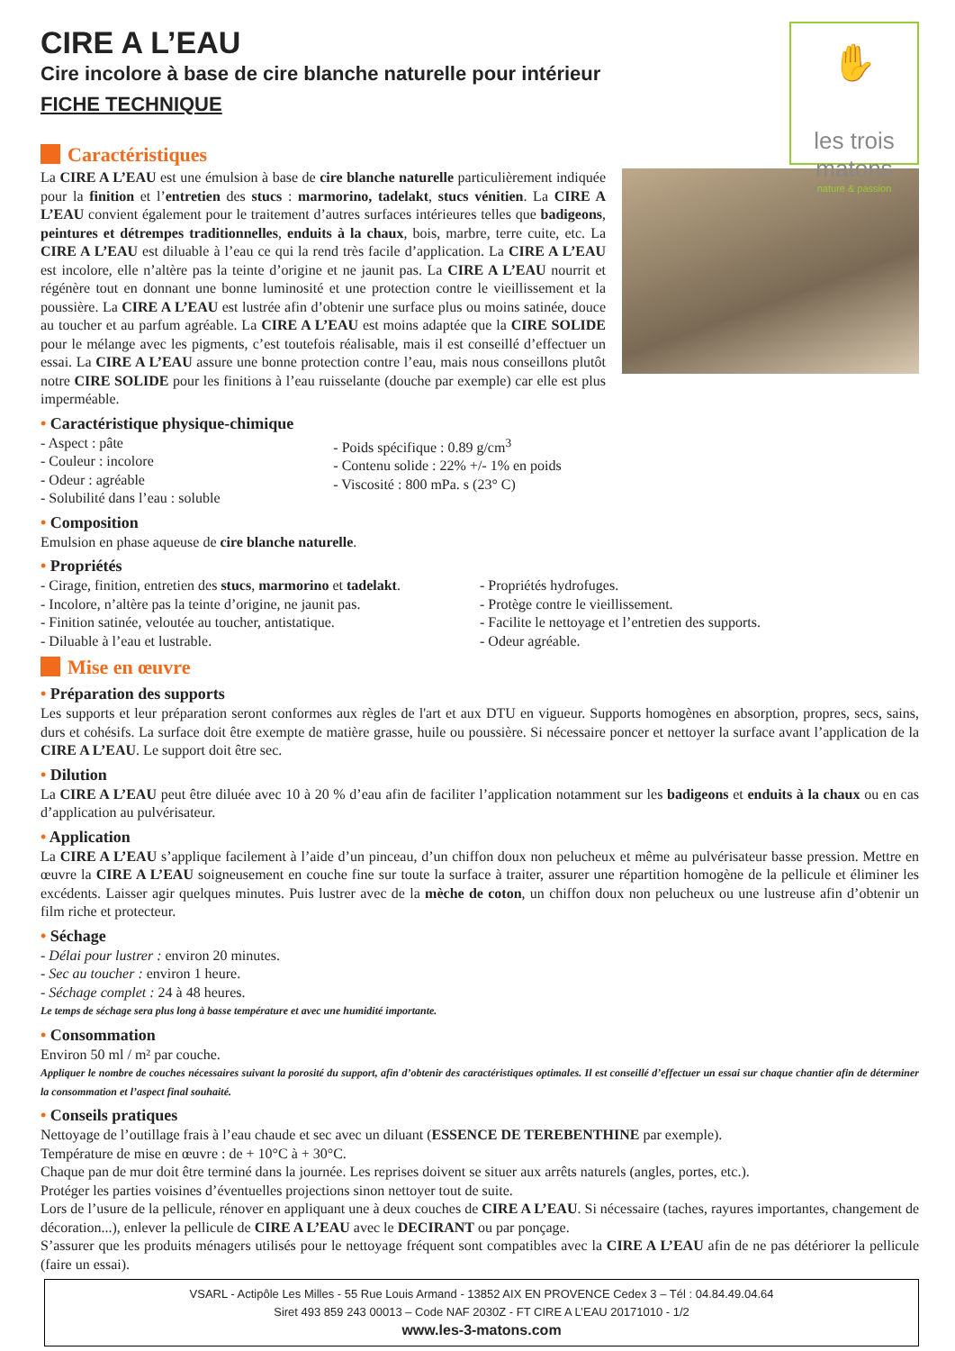✋
les trois matons
nature & passion
CIRE A L’EAU
Cire incolore à base de cire blanche naturelle pour intérieur
FICHE TECHNIQUE
Caractéristiques
La CIRE A L’EAU est une émulsion à base de cire blanche naturelle particulièrement indiquée pour la finition et l’entretien des stucs : marmorino, tadelakt, stucs vénitien. La CIRE A L’EAU convient également pour le traitement d’autres surfaces intérieures telles que badigeons, peintures et détrempes traditionnelles, enduits à la chaux, bois, marbre, terre cuite, etc. La CIRE A L’EAU est diluable à l’eau ce qui la rend très facile d’application. La CIRE A L’EAU est incolore, elle n’altère pas la teinte d’origine et ne jaunit pas. La CIRE A L’EAU nourrit et régénère tout en donnant une bonne luminosité et une protection contre le vieillissement et la poussière. La CIRE A L’EAU est lustrée afin d’obtenir une surface plus ou moins satinée, douce au toucher et au parfum agréable. La CIRE A L’EAU est moins adaptée que la CIRE SOLIDE pour le mélange avec les pigments, c’est toutefois réalisable, mais il est conseillé d’effectuer un essai. La CIRE A L’EAU assure une bonne protection contre l’eau, mais nous conseillons plutôt notre CIRE SOLIDE pour les finitions à l’eau ruisselante (douche par exemple) car elle est plus imperméable.
• Caractéristique physique-chimique
- Aspect : pâte
- Couleur : incolore
- Odeur : agréable
- Solubilité dans l’eau : soluble
- Poids spécifique : 0.89 g/cm<sup>3</sup>
- Contenu solide : 22% +/- 1% en poids
- Viscosité : 800 mPa. s (23° C)
• Composition
Emulsion en phase aqueuse de cire blanche naturelle.
• Propriétés
- Cirage, finition, entretien des stucs, marmorino et tadelakt.
- Incolore, n’altère pas la teinte d’origine, ne jaunit pas.
- Finition satinée, veloutée au toucher, antistatique.
- Diluable à l’eau et lustrable.
- Propriétés hydrofuges.
- Protège contre le vieillissement.
- Facilite le nettoyage et l’entretien des supports.
- Odeur agréable.
Mise en œuvre
• Préparation des supports
Les supports et leur préparation seront conformes aux règles de l'art et aux DTU en vigueur. Supports homogènes en absorption, propres, secs, sains, durs et cohésifs. La surface doit être exempte de matière grasse, huile ou poussière. Si nécessaire poncer et nettoyer la surface avant l’application de la CIRE A L’EAU. Le support doit être sec.
• Dilution
La CIRE A L’EAU peut être diluée avec 10 à 20 % d’eau afin de faciliter l’application notamment sur les badigeons et enduits à la chaux ou en cas d’application au pulvérisateur.
• Application
La CIRE A L’EAU s’applique facilement à l’aide d’un pinceau, d’un chiffon doux non pelucheux et même au pulvérisateur basse pression. Mettre en œuvre la CIRE A L’EAU soigneusement en couche fine sur toute la surface à traiter, assurer une répartition homogène de la pellicule et éliminer les excédents. Laisser agir quelques minutes. Puis lustrer avec de la mèche de coton, un chiffon doux non pelucheux ou une lustreuse afin d’obtenir un film riche et protecteur.
• Séchage
- Délai pour lustrer : environ 20 minutes.
- Sec au toucher : environ 1 heure.
- Séchage complet : 24 à 48 heures.
Le temps de séchage sera plus long à basse température et avec une humidité importante.
• Consommation
Environ 50 ml / m² par couche.
Appliquer le nombre de couches nécessaires suivant la porosité du support, afin d’obtenir des caractéristiques optimales. Il est conseillé d’effectuer un essai sur chaque chantier afin de déterminer la consommation et l’aspect final souhaité.
• Conseils pratiques
Nettoyage de l’outillage frais à l’eau chaude et sec avec un diluant (ESSENCE DE TEREBENTHINE par exemple).
Température de mise en œuvre : de + 10°C à + 30°C.
Chaque pan de mur doit être terminé dans la journée. Les reprises doivent se situer aux arrêts naturels (angles, portes, etc.).
Protéger les parties voisines d’éventuelles projections sinon nettoyer tout de suite.
Lors de l’usure de la pellicule, rénover en appliquant une à deux couches de CIRE A L’EAU. Si nécessaire (taches, rayures importantes, changement de décoration...), enlever la pellicule de CIRE A L’EAU avec le DECIRANT ou par ponçage.
S’assurer que les produits ménagers utilisés pour le nettoyage fréquent sont compatibles avec la CIRE A L’EAU afin de ne pas détériorer la pellicule (faire un essai).
VSARL - Actipôle Les Milles - 55 Rue Louis Armand - 13852 AIX EN PROVENCE Cedex 3 – Tél : 04.84.49.04.64
Siret 493 859 243 00013 – Code NAF 2030Z - FT CIRE A L’EAU 20171010 - 1/2
www.les-3-matons.com